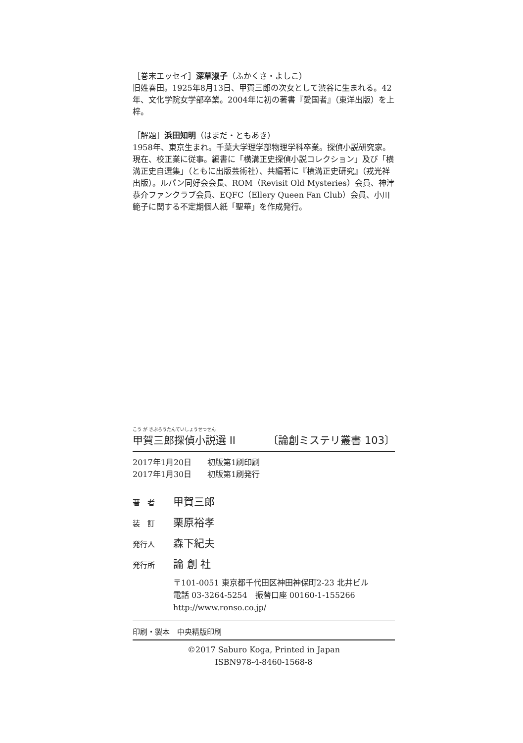［巻末エッセイ］深草淑子（ふかくさ・よしこ）
旧姓春田。1925年8月13日、甲賀三郎の次女として渋谷に生まれる。42年、文化学院女学部卒業。2004年に初の著書『愛国者』（東洋出版）を上梓。
［解題］浜田知明（はまだ・ともあき）
1958年、東京生まれ。千葉大学理学部物理学科卒業。探偵小説研究家。現在、校正業に従事。編書に「横溝正史探偵小説コレクション」及び「横溝正史自選集」（ともに出版芸術社）、共編著に『横溝正史研究』（戎光祥出版）。ルパン同好会会長、ROM（Revisit Old Mysteries）会員、神津恭介ファンクラブ会員、EQFC（Ellery Queen Fan Club）会員、小川範子に関する不定期個人紙「聖華」を作成発行。
こう が さぶろうたんていしょうせつせん
甲賀三郎探偵小説選 II 〔論創ミステリ叢書 103〕
2017年1月20日　　初版第1刷印刷
2017年1月30日　　初版第1刷発行
著　者 甲賀三郎
装　訂 栗原裕孝
発行人 森下紀夫
発行所 論 創 社
〒101-0051 東京都千代田区神田神保町2-23 北井ビル
電話 03-3264-5254　振替口座 00160-1-155266
http://www.ronso.co.jp/
印刷・製本　中央精版印刷
©2017 Saburo Koga, Printed in Japan
ISBN978-4-8460-1568-8